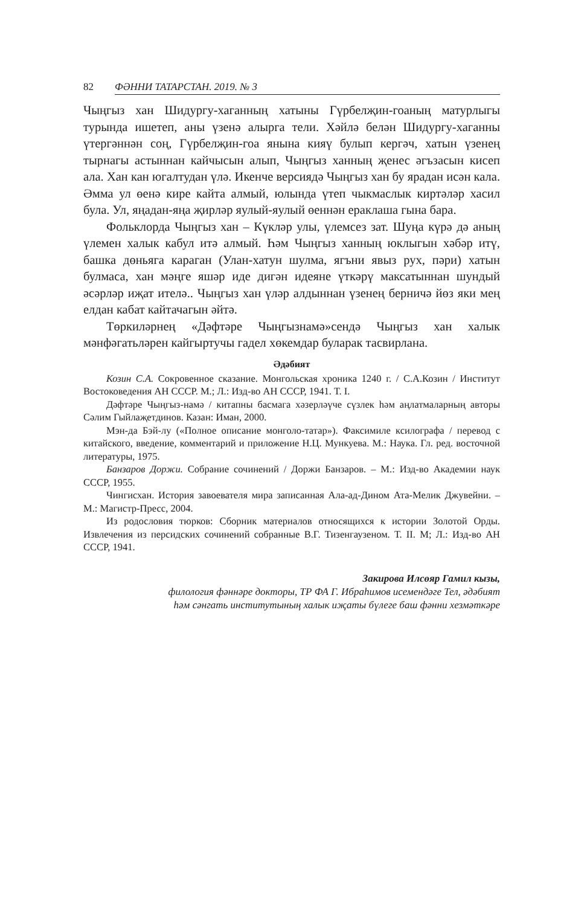82 ФӘННИ ТАТАРСТАН. 2019. № 3
Чыңгыз хан Шидургу-хаганның хатыны Гүрбелҗин-гоаның матурлыгы турында ишетеп, аны үзенә алырга тели. Хәйлә белән Шидургу-хаганны үтергәннән соң, Гүрбелҗин-гоа янына кияү булып кергәч, хатын үзенең тырнагы астыннан кайчысын алып, Чыңгыз ханның җенес әгъзасын кисеп ала. Хан кан югалтудан үлә. Икенче версиядә Чыңгыз хан бу ярадан исән кала. Әмма ул өенә кире кайта алмый, юлында үтеп чыкмаслык киртәләр хасил була. Ул, яңадан-яңа җирләр яулый-яулый өеннән ераклаша гына бара.
Фольклорда Чыңгыз хан – Күкләр улы, үлемсез зат. Шуңа күрә дә аның үлемен халык кабул итә алмый. Һәм Чыңгыз ханның юклыгын хәбәр итү, башка дөньяга караган (Улан-хатун шулма, ягъни явыз рух, пәри) хатын булмаса, хан мәңге яшәр иде дигән идеяне үткәрү максатыннан шундый әсәрләр иҗат ителә.. Чыңгыз хан үләр алдыннан үзенең берничә йөз яки мең елдан кабат кайтачагын әйтә.
Төркиләрнең «Дәфтәре Чыңгызнамә»сендә Чыңгыз хан халык мәнфәгатьләрен кайгыртучы гадел хөкемдар буларак тасвирлана.
Әдәбият
Козин С.А. Сокровенное сказание. Монгольская хроника 1240 г. / С.А.Козин / Институт Востоковедения АН СССР. М.; Л.: Изд-во АН СССР, 1941. Т. I.
Дәфтәре Чыңгыз-намә / китапны басмага хәзерләүче сүзлек һәм аңлатмаларның авторы Сәлим Гыйлаҗетдинов. Казан: Иман, 2000.
Мэн-да Бэй-лу («Полное описание монголо-татар»). Факсимиле ксилографа / перевод с китайского, введение, комментарий и приложение Н.Ц. Мункуева. М.: Наука. Гл. ред. восточной литературы, 1975.
Банзаров Доржи. Собрание сочинений / Доржи Банзаров. – М.: Изд-во Академии наук СССР, 1955.
Чингисхан. История завоевателя мира записанная Ала-ад-Дином Ата-Мелик Джувейни. – М.: Магистр-Пресс, 2004.
Из родословия тюрков: Сборник материалов относящихся к истории Золотой Орды. Извлечения из персидских сочинений собранные В.Г. Тизенгаузеном. Т. II. М; Л.: Изд-во АН СССР, 1941.
Закирова Илсөяр Гамил кызы,
филология фәннәре докторы, ТР ФА Г. Ибраһимов исемендәге Тел, әдәбият
һәм сәнгать институтының халык иҗаты бүлеге баш фәнни хезмәткәре